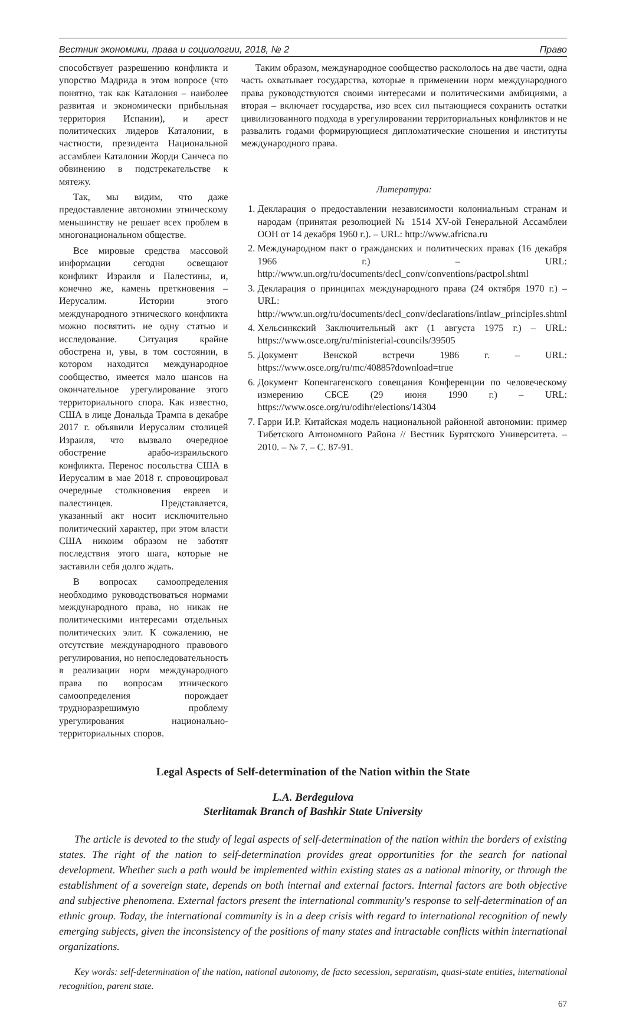Вестник экономики, права и социологии, 2018, № 2 Право
способствует разрешению конфликта и упорство Мадрида в этом вопросе (что понятно, так как Каталония – наиболее развитая и экономически прибыльная территория Испании), и арест политических лидеров Каталонии, в частности, президента Национальной ассамблеи Каталонии Жорди Санчеса по обвинению в подстрекательстве к мятежу.
Так, мы видим, что даже предоставление автономии этническому меньшинству не решает всех проблем в многонациональном обществе.
Все мировые средства массовой информации сегодня освещают конфликт Израиля и Палестины, и, конечно же, камень преткновения – Иерусалим. Истории этого международного этнического конфликта можно посвятить не одну статью и исследование. Ситуация крайне обострена и, увы, в том состоянии, в котором находится международное сообщество, имеется мало шансов на окончательное урегулирование этого территориального спора. Как известно, США в лице Дональда Трампа в декабре 2017 г. объявили Иерусалим столицей Израиля, что вызвало очередное обострение арабо-израильского конфликта. Перенос посольства США в Иерусалим в мае 2018 г. спровоцировал очередные столкновения евреев и палестинцев. Представляется, указанный акт носит исключительно политический характер, при этом власти США никоим образом не заботят последствия этого шага, которые не заставили себя долго ждать.
В вопросах самоопределения необходимо руководствоваться нормами международного права, но никак не политическими интересами отдельных политических элит. К сожалению, не отсутствие международного правового регулирования, но непоследовательность в реализации норм международного права по вопросам этнического самоопределения порождает трудноразрешимую проблему урегулирования национально-территориальных споров.
Таким образом, международное сообщество раскололось на две части, одна часть охватывает государства, которые в применении норм международного права руководствуются своими интересами и политическими амбициями, а вторая – включает государства, изо всех сил пытающиеся сохранить остатки цивилизованного подхода в урегулировании территориальных конфликтов и не развалить годами формирующиеся дипломатические сношения и институты международного права.
Литература:
1. Декларация о предоставлении независимости колониальным странам и народам (принятая резолюцией № 1514 XV-ой Генеральной Ассамблеи ООН от 14 декабря 1960 г.). – URL: http://www.africna.ru
2. Международном пакт о гражданских и политических правах (16 декабря 1966 г.) – URL: http://www.un.org/ru/documents/decl_conv/conventions/pactpol.shtml
3. Декларация о принципах международного права (24 октября 1970 г.) – URL: http://www.un.org/ru/documents/decl_conv/declarations/intlaw_principles.shtml
4. Хельсинкский Заключительный акт (1 августа 1975 г.) – URL: https://www.osce.org/ru/ministerial-councils/39505
5. Документ Венской встречи 1986 г. – URL: https://www.osce.org/ru/mc/40885?download=true
6. Документ Копенгагенского совещания Конференции по человеческому измерению СБСЕ (29 июня 1990 г.) – URL: https://www.osce.org/ru/odihr/elections/14304
7. Гарри И.Р. Китайская модель национальной районной автономии: пример Тибетского Автономного Района // Вестник Бурятского Университета. – 2010. – № 7. – С. 87-91.
Legal Aspects of Self-determination of the Nation within the State
L.A. Berdegulova
Sterlitamak Branch of Bashkir State University
The article is devoted to the study of legal aspects of self-determination of the nation within the borders of existing states. The right of the nation to self-determination provides great opportunities for the search for national development. Whether such a path would be implemented within existing states as a national minority, or through the establishment of a sovereign state, depends on both internal and external factors. Internal factors are both objective and subjective phenomena. External factors present the international community's response to self-determination of an ethnic group. Today, the international community is in a deep crisis with regard to international recognition of newly emerging subjects, given the inconsistency of the positions of many states and intractable conflicts within international organizations.
Key words: self-determination of the nation, national autonomy, de facto secession, separatism, quasi-state entities, international recognition, parent state.
67